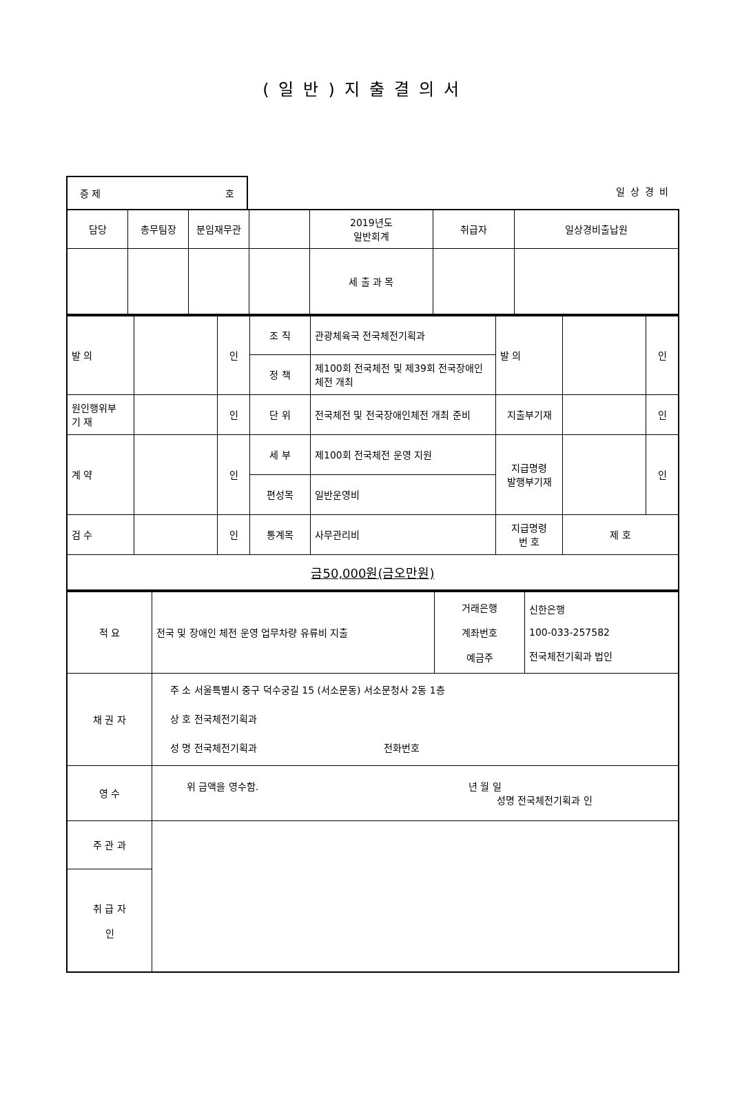(일반)지출결의서
증 제 호
일상경비
| 담당 | 총무팀장 | 분임재무관 | | 2019년도 일반회계 | 취급자 | 일상경비출납원 |
| | | | | 세 출 과 목 | | |
| 발 의 | | 인 | 조 직 | 관광체육국 전국체전기획과 | 발 의 | | 인 |
| | | | 정 책 | 제100회 전국체전 및 제39회 전국장애인 체전 개최 | | | |
| 원인행위부 기 재 | | 인 | 단 위 | 전국체전 및 전국장애인체전 개최 준비 | 지출부기재 | | 인 |
| 계 약 | | 인 | 세 부 | 제100회 전국체전 운영 지원 | 지급명령 발행부기재 | | 인 |
| | | | 편성목 | 일반운영비 | | | |
| 검 수 | | 인 | 통계목 | 사무관리비 | 지급명령 번 호 | 제 호 | |
| 금50,000원(금오만원) | | | | | | | |
| 적 요 | 전국 및 장애인 체전 운영 업무차량 유류비 지출 | 거래은행 계좌번호 예금주 | 신한은행 100-033-257582 전국체전기획과 법인 |
| 채 권 자 | 주 소 서울특별시 중구 덕수궁길 15 (서소문동) 서소문청사 2동 1층 상 호 전국체전기획과 성 명 전국체전기획과 전화번호 | | |
| 영 수 | 위 금액을 영수함. 년 월 일 성명 전국체전기획과 인 | | |
| 주 관 과 | | | |
| 취 급 자 인 | | | |